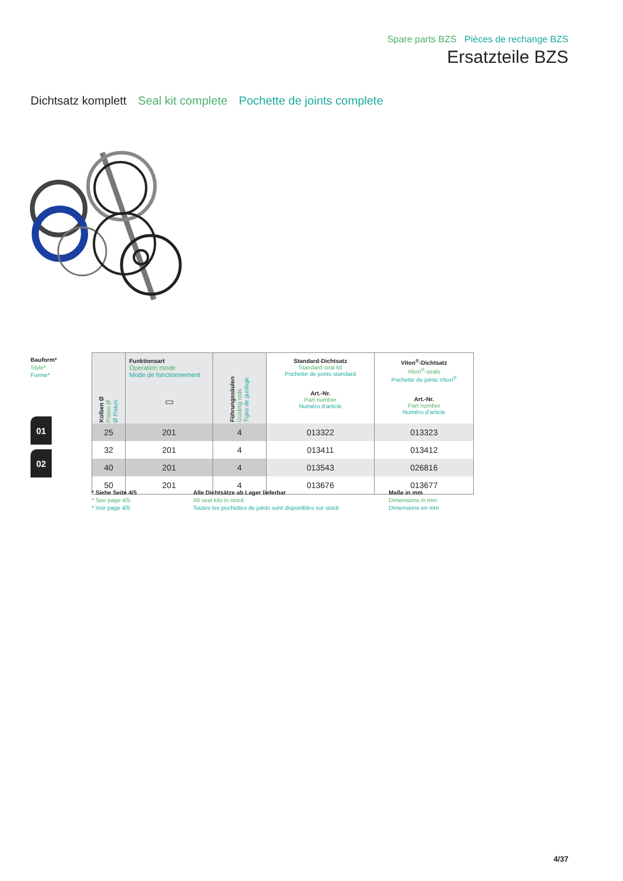Spare parts BZS Pièces de rechange BZS
Ersatzteile BZS
Dichtsatz komplett Seal kit complete Pochette de joints complete
Bauform*
Style*
Forme*
01
02
| Kolben Ø Piston Ø Ø Piston | Funktionsart Operation mode Mode de fonctionnement ▭ | Führungssäulen Guiding rods Tiges de guidage | Standard-Dichtsatz Standard seal kit Pochette de joints standard Art.-Nr. Part number Numéro d’article | Viton<sup>®</sup>-Dichtsatz Viton<sup>®</sup>-seals Pochette de joints Viton<sup>®</sup> Art.-Nr. Part number Numéro d’article |
| --- | --- | --- | --- | --- |
| 25 | 201 | 4 | 013322 | 013323 |
| 32 | 201 | 4 | 013411 | 013412 |
| 40 | 201 | 4 | 013543 | 026816 |
| 50 | 201 | 4 | 013676 | 013677 |
* Siehe Seite 4/5
* See page 4/5
* Voir page 4/5
Alle Dichtsätze ab Lager lieferbar
All seal kits in stock
Toutes les pochettes de joints sont disponibles sur stock
Maße in mm
Dimensions in mm
Dimensions en mm
4/37